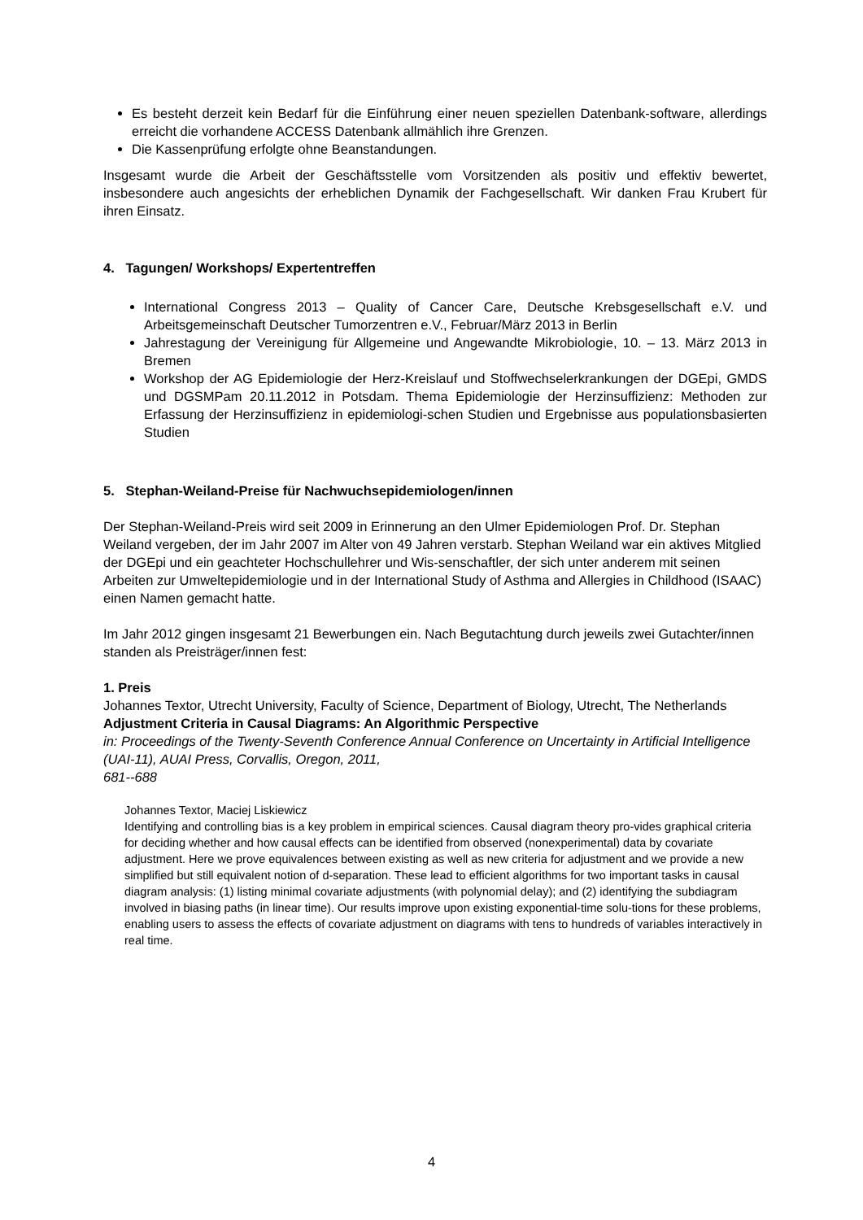Es besteht derzeit kein Bedarf für die Einführung einer neuen speziellen Datenbank-software, allerdings erreicht die vorhandene ACCESS Datenbank allmählich ihre Grenzen.
Die Kassenprüfung erfolgte ohne Beanstandungen.
Insgesamt wurde die Arbeit der Geschäftsstelle vom Vorsitzenden als positiv und effektiv bewertet, insbesondere auch angesichts der erheblichen Dynamik der Fachgesellschaft. Wir danken Frau Krubert für ihren Einsatz.
4. Tagungen/ Workshops/ Expertentreffen
International Congress 2013 – Quality of Cancer Care, Deutsche Krebsgesellschaft e.V. und Arbeitsgemeinschaft Deutscher Tumorzentren e.V., Februar/März 2013 in Berlin
Jahrestagung der Vereinigung für Allgemeine und Angewandte Mikrobiologie, 10. – 13. März 2013 in Bremen
Workshop der AG Epidemiologie der Herz-Kreislauf und Stoffwechselerkrankungen der DGEpi, GMDS und DGSMPam 20.11.2012 in Potsdam. Thema Epidemiologie der Herzinsuffizienz: Methoden zur Erfassung der Herzinsuffizienz in epidemiologi-schen Studien und Ergebnisse aus populationsbasierten Studien
5. Stephan-Weiland-Preise für Nachwuchsepidemiologen/innen
Der Stephan-Weiland-Preis wird seit 2009 in Erinnerung an den Ulmer Epidemiologen Prof. Dr. Stephan Weiland vergeben, der im Jahr 2007 im Alter von 49 Jahren verstarb. Stephan Weiland war ein aktives Mitglied der DGEpi und ein geachteter Hochschullehrer und Wis-senschaftler, der sich unter anderem mit seinen Arbeiten zur Umweltepidemiologie und in der International Study of Asthma and Allergies in Childhood (ISAAC) einen Namen gemacht hatte.
Im Jahr 2012 gingen insgesamt 21 Bewerbungen ein. Nach Begutachtung durch jeweils zwei Gutachter/innen standen als Preisträger/innen fest:
1. Preis
Johannes Textor, Utrecht University, Faculty of Science, Department of Biology, Utrecht, The Netherlands
Adjustment Criteria in Causal Diagrams: An Algorithmic Perspective
in: Proceedings of the Twenty-Seventh Conference Annual Conference on Uncertainty in Artificial Intelligence (UAI-11), AUAI Press, Corvallis, Oregon, 2011,
681--688
Johannes Textor, Maciej Liskiewicz
Identifying and controlling bias is a key problem in empirical sciences. Causal diagram theory pro-vides graphical criteria for deciding whether and how causal effects can be identified from observed (nonexperimental) data by covariate adjustment. Here we prove equivalences between existing as well as new criteria for adjustment and we provide a new simplified but still equivalent notion of d-separation. These lead to efficient algorithms for two important tasks in causal diagram analysis: (1) listing minimal covariate adjustments (with polynomial delay); and (2) identifying the subdiagram involved in biasing paths (in linear time). Our results improve upon existing exponential-time solu-tions for these problems, enabling users to assess the effects of covariate adjustment on diagrams with tens to hundreds of variables interactively in real time.
4